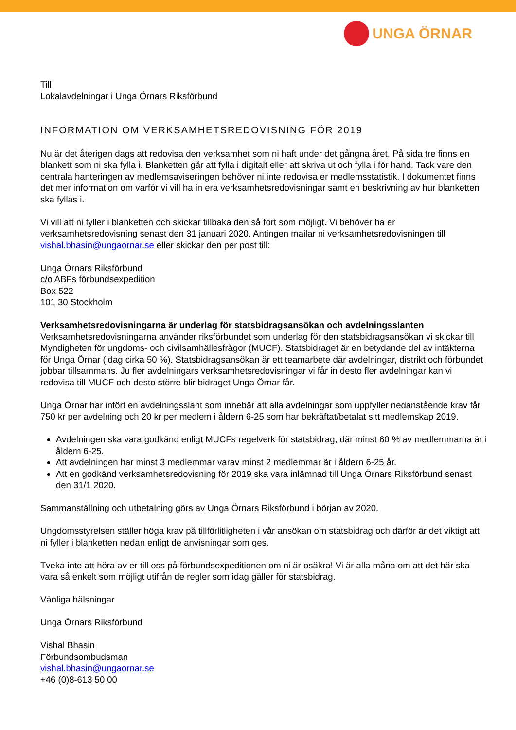UNGA ÖRNAR
Till
Lokalavdelningar i Unga Örnars Riksförbund
INFORMATION OM VERKSAMHETSREDOVISNING FÖR 2019
Nu är det återigen dags att redovisa den verksamhet som ni haft under det gångna året. På sida tre finns en blankett som ni ska fylla i. Blanketten går att fylla i digitalt eller att skriva ut och fylla i för hand. Tack vare den centrala hanteringen av medlemsaviseringen behöver ni inte redovisa er medlemsstatistik. I dokumentet finns det mer information om varför vi vill ha in era verksamhetsredovisningar samt en beskrivning av hur blanketten ska fyllas i.
Vi vill att ni fyller i blanketten och skickar tillbaka den så fort som möjligt. Vi behöver ha er verksamhetsredovisning senast den 31 januari 2020. Antingen mailar ni verksamhetsredovisningen till vishal.bhasin@ungaornar.se eller skickar den per post till:
Unga Örnars Riksförbund
c/o ABFs förbundsexpedition
Box 522
101 30 Stockholm
Verksamhetsredovisningarna är underlag för statsbidragsansökan och avdelningsslanten
Verksamhetsredovisningarna använder riksförbundet som underlag för den statsbidragsansökan vi skickar till Myndigheten för ungdoms- och civilsamhällesfrågor (MUCF). Statsbidraget är en betydande del av intäkterna för Unga Örnar (idag cirka 50 %). Statsbidragsansökan är ett teamarbete där avdelningar, distrikt och förbundet jobbar tillsammans. Ju fler avdelningars verksamhetsredovisningar vi får in desto fler avdelningar kan vi redovisa till MUCF och desto större blir bidraget Unga Örnar får.
Unga Örnar har infört en avdelningsslant som innebär att alla avdelningar som uppfyller nedanstående krav får 750 kr per avdelning och 20 kr per medlem i åldern 6-25 som har bekräftat/betalat sitt medlemskap 2019.
Avdelningen ska vara godkänd enligt MUCFs regelverk för statsbidrag, där minst 60 % av medlemmarna är i åldern 6-25.
Att avdelningen har minst 3 medlemmar varav minst 2 medlemmar är i åldern 6-25 år.
Att en godkänd verksamhetsredovisning för 2019 ska vara inlämnad till Unga Örnars Riksförbund senast den 31/1 2020.
Sammanställning och utbetalning görs av Unga Örnars Riksförbund i början av 2020.
Ungdomsstyrelsen ställer höga krav på tillförlitligheten i vår ansökan om statsbidrag och därför är det viktigt att ni fyller i blanketten nedan enligt de anvisningar som ges.
Tveka inte att höra av er till oss på förbundsexpeditionen om ni är osäkra! Vi är alla måna om att det här ska vara så enkelt som möjligt utifrån de regler som idag gäller för statsbidrag.
Vänliga hälsningar
Unga Örnars Riksförbund
Vishal Bhasin
Förbundsombudsman
vishal.bhasin@ungaornar.se
+46 (0)8-613 50 00